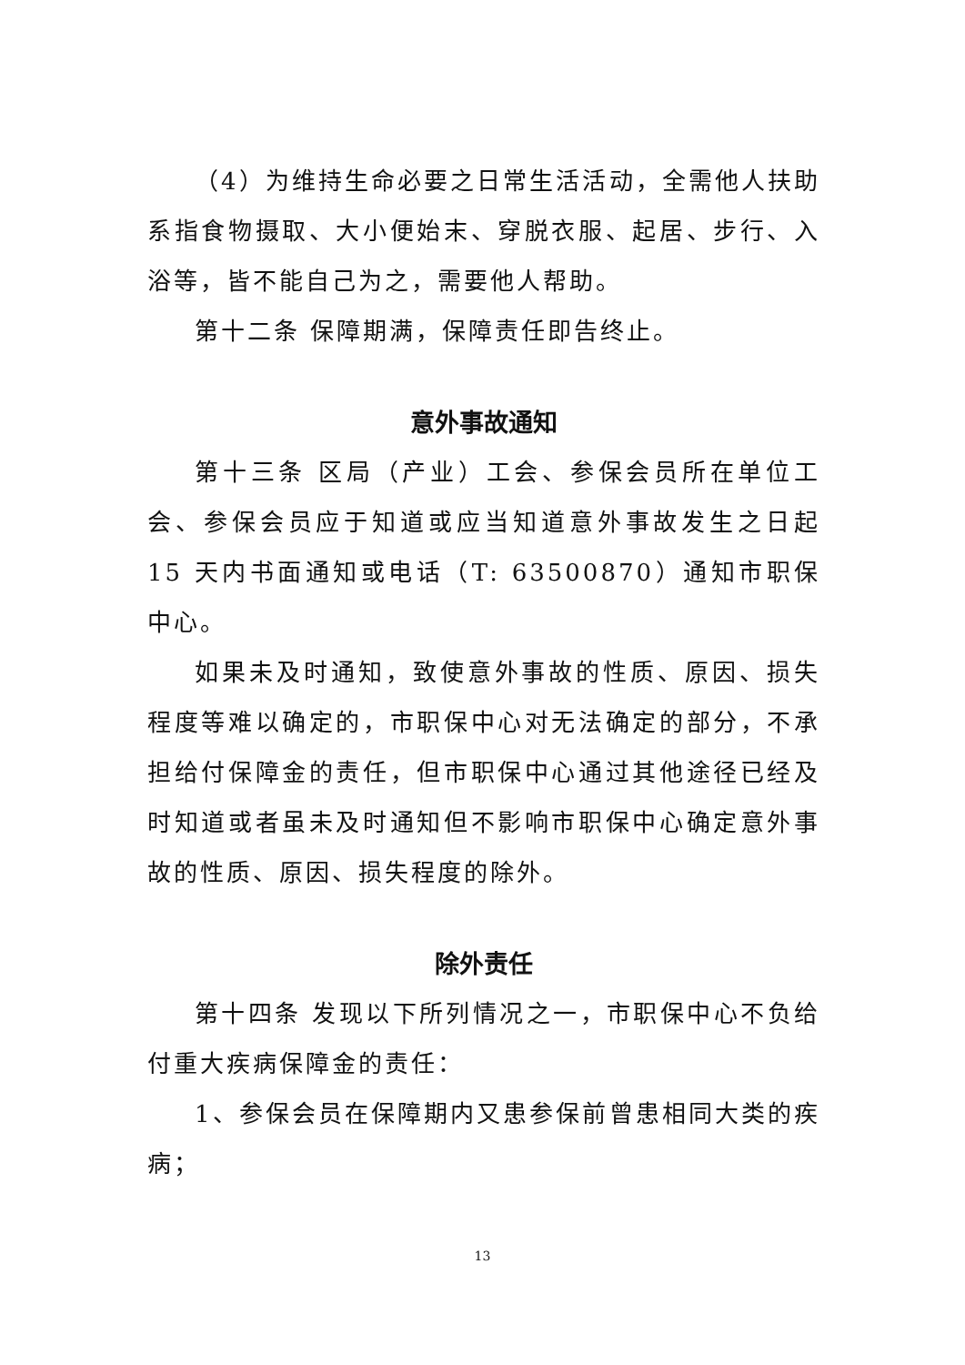（4）为维持生命必要之日常生活活动，全需他人扶助系指食物摄取、大小便始末、穿脱衣服、起居、步行、入浴等，皆不能自己为之，需要他人帮助。
第十二条 保障期满，保障责任即告终止。
意外事故通知
第十三条 区局（产业）工会、参保会员所在单位工会、参保会员应于知道或应当知道意外事故发生之日起 15 天内书面通知或电话（T: 63500870）通知市职保中心。
如果未及时通知，致使意外事故的性质、原因、损失程度等难以确定的，市职保中心对无法确定的部分，不承担给付保障金的责任，但市职保中心通过其他途径已经及时知道或者虽未及时通知但不影响市职保中心确定意外事故的性质、原因、损失程度的除外。
除外责任
第十四条 发现以下所列情况之一，市职保中心不负给付重大疾病保障金的责任：
1、参保会员在保障期内又患参保前曾患相同大类的疾病；
13